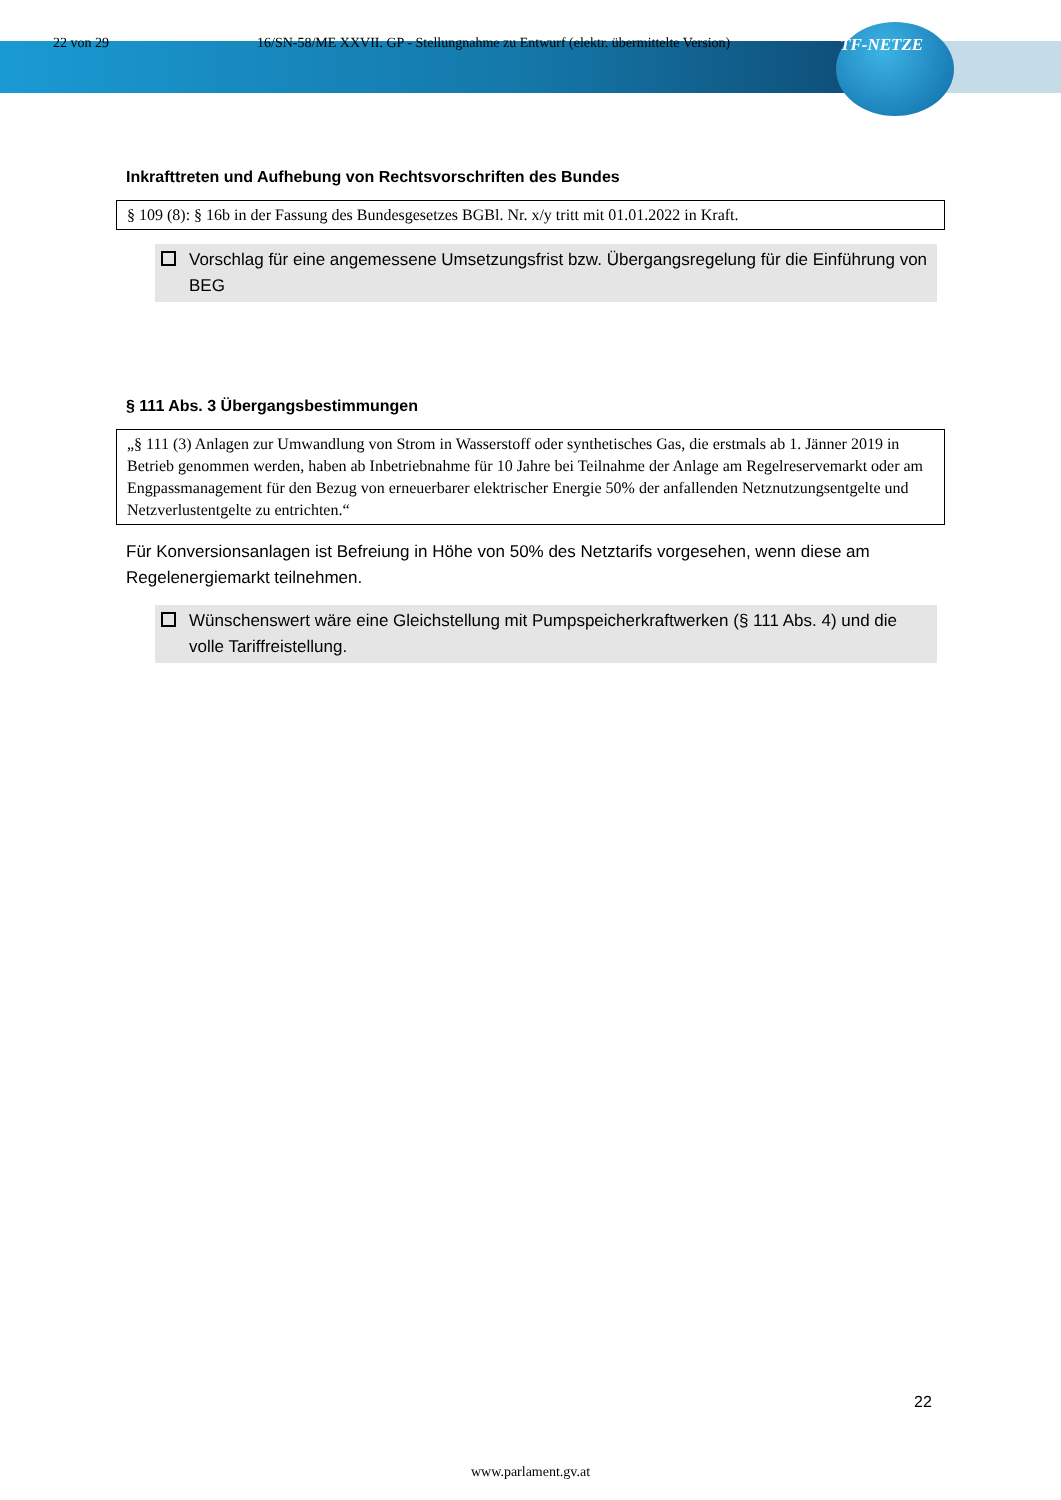22 von 29 16/SN-58/ME XXVII. GP - Stellungnahme zu Entwurf (elektr. übermittelte Version) TF-NETZE
Inkrafttreten und Aufhebung von Rechtsvorschriften des Bundes
§ 109 (8): § 16b in der Fassung des Bundesgesetzes BGBl. Nr. x/y tritt mit 01.01.2022 in Kraft.
Vorschlag für eine angemessene Umsetzungsfrist bzw. Übergangsregelung für die Einführung von BEG
§ 111 Abs. 3 Übergangsbestimmungen
„§ 111 (3) Anlagen zur Umwandlung von Strom in Wasserstoff oder synthetisches Gas, die erstmals ab 1. Jänner 2019 in Betrieb genommen werden, haben ab Inbetriebnahme für 10 Jahre bei Teilnahme der Anlage am Regelreservemarkt oder am Engpassmanagement für den Bezug von erneuerbarer elektrischer Energie 50% der anfallenden Netznutzungsentgelte und Netzverlustentgelte zu entrichten.“
Für Konversionsanlagen ist Befreiung in Höhe von 50% des Netztarifs vorgesehen, wenn diese am Regelenergiemarkt teilnehmen.
Wünschenswert wäre eine Gleichstellung mit Pumpspeicherkraftwerken (§ 111 Abs. 4) und die volle Tariffreistellung.
22
www.parlament.gv.at